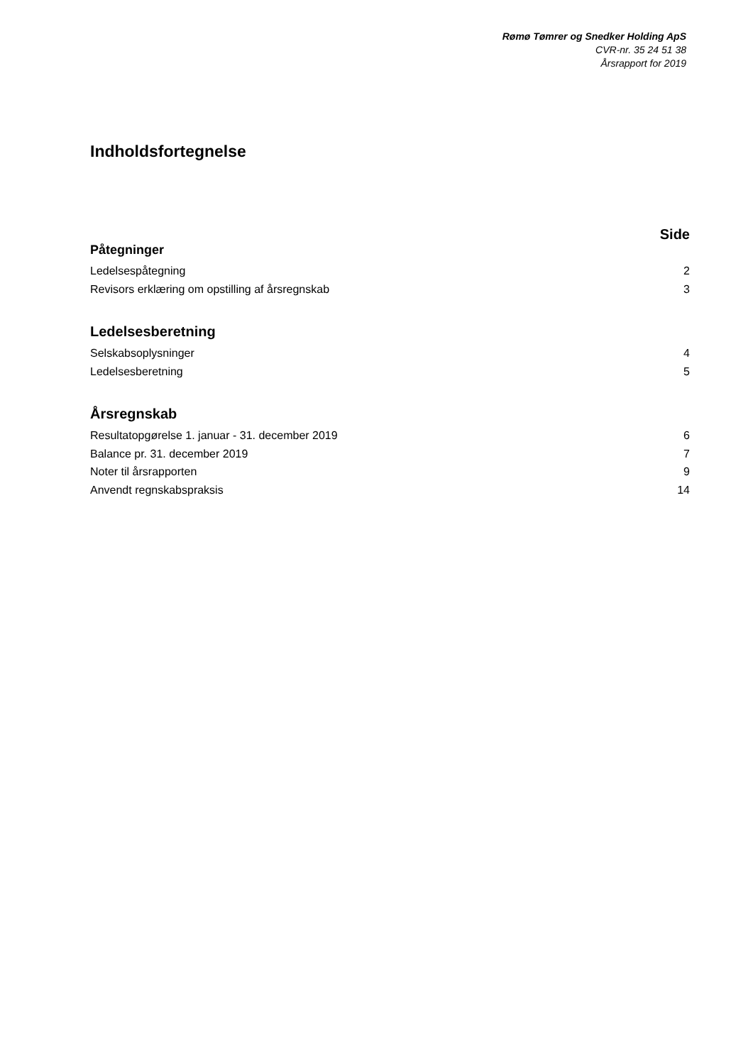Rømø Tømrer og Snedker Holding ApS
CVR-nr. 35 24 51 38
Årsrapport for 2019
Indholdsfortegnelse
Side
Påtegninger
Ledelsespåtegning 2
Revisors erklæring om opstilling af årsregnskab 3
Ledelsesberetning
Selskabsoplysninger 4
Ledelsesberetning 5
Årsregnskab
Resultatopgørelse 1. januar - 31. december 2019 6
Balance pr. 31. december 2019 7
Noter til årsrapporten 9
Anvendt regnskabspraksis 14